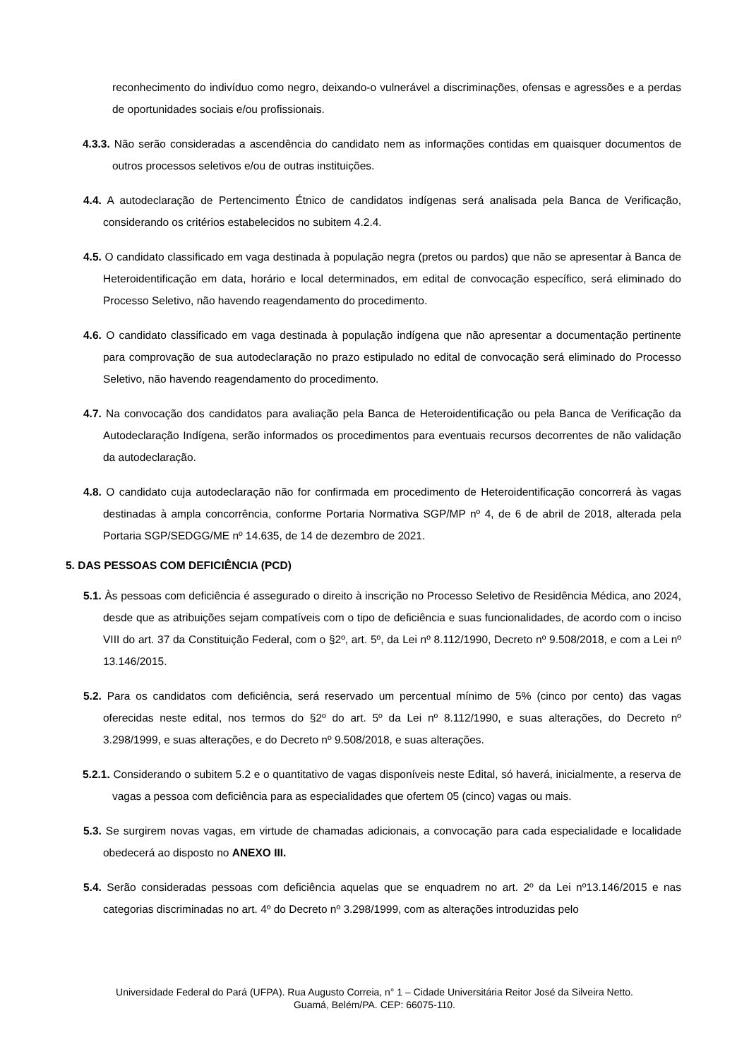reconhecimento do indivíduo como negro, deixando-o vulnerável a discriminações, ofensas e agressões e a perdas de oportunidades sociais e/ou profissionais.
4.3.3. Não serão consideradas a ascendência do candidato nem as informações contidas em quaisquer documentos de outros processos seletivos e/ou de outras instituições.
4.4. A autodeclaração de Pertencimento Étnico de candidatos indígenas será analisada pela Banca de Verificação, considerando os critérios estabelecidos no subitem 4.2.4.
4.5. O candidato classificado em vaga destinada à população negra (pretos ou pardos) que não se apresentar à Banca de Heteroidentificação em data, horário e local determinados, em edital de convocação específico, será eliminado do Processo Seletivo, não havendo reagendamento do procedimento.
4.6. O candidato classificado em vaga destinada à população indígena que não apresentar a documentação pertinente para comprovação de sua autodeclaração no prazo estipulado no edital de convocação será eliminado do Processo Seletivo, não havendo reagendamento do procedimento.
4.7. Na convocação dos candidatos para avaliação pela Banca de Heteroidentificação ou pela Banca de Verificação da Autodeclaração Indígena, serão informados os procedimentos para eventuais recursos decorrentes de não validação da autodeclaração.
4.8. O candidato cuja autodeclaração não for confirmada em procedimento de Heteroidentificação concorrerá às vagas destinadas à ampla concorrência, conforme Portaria Normativa SGP/MP nº 4, de 6 de abril de 2018, alterada pela Portaria SGP/SEDGG/ME nº 14.635, de 14 de dezembro de 2021.
5. DAS PESSOAS COM DEFICIÊNCIA (PCD)
5.1. Às pessoas com deficiência é assegurado o direito à inscrição no Processo Seletivo de Residência Médica, ano 2024, desde que as atribuições sejam compatíveis com o tipo de deficiência e suas funcionalidades, de acordo com o inciso VIII do art. 37 da Constituição Federal, com o §2º, art. 5º, da Lei nº 8.112/1990, Decreto nº 9.508/2018, e com a Lei nº 13.146/2015.
5.2. Para os candidatos com deficiência, será reservado um percentual mínimo de 5% (cinco por cento) das vagas oferecidas neste edital, nos termos do §2º do art. 5º da Lei nº 8.112/1990, e suas alterações, do Decreto nº 3.298/1999, e suas alterações, e do Decreto nº 9.508/2018, e suas alterações.
5.2.1. Considerando o subitem 5.2 e o quantitativo de vagas disponíveis neste Edital, só haverá, inicialmente, a reserva de vagas a pessoa com deficiência para as especialidades que ofertem 05 (cinco) vagas ou mais.
5.3. Se surgirem novas vagas, em virtude de chamadas adicionais, a convocação para cada especialidade e localidade obedecerá ao disposto no ANEXO III.
5.4. Serão consideradas pessoas com deficiência aquelas que se enquadrem no art. 2º da Lei nº13.146/2015 e nas categorias discriminadas no art. 4º do Decreto nº 3.298/1999, com as alterações introduzidas pelo
Universidade Federal do Pará (UFPA). Rua Augusto Correia, n° 1 – Cidade Universitária Reitor José da Silveira Netto.
Guamá, Belém/PA. CEP: 66075-110.